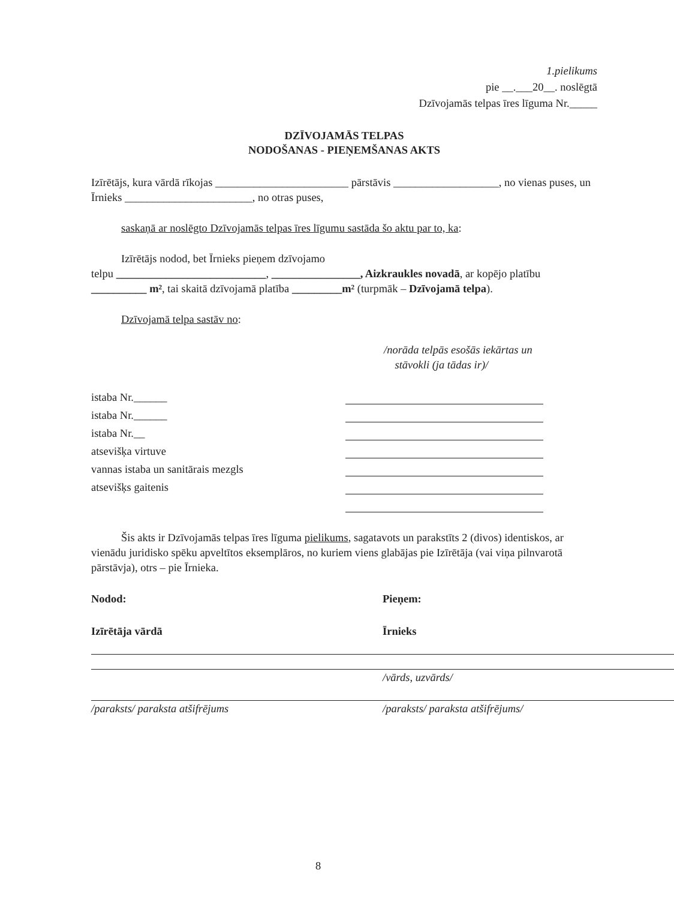1.pielikums
pie __.___20__. noslēgtā
Dzīvojamās telpas īres līguma Nr._____
DZĪVOJAMĀS TELPAS
NODOŠANAS - PIEŅEMŠANAS AKTS
Izīrētājs, kura vārdā rīkojas ________________________ pārstāvis ___________________, no vienas puses, un Īrnieks _______________________, no otras puses,
saskaņā ar noslēgto Dzīvojamās telpas īres līgumu sastāda šo aktu par to, ka:
Izīrētājs nodod, bet Īrnieks pieņem dzīvojamo
telpu ___________________________, ________________, Aizkraukles novadā, ar kopējo platību __________ m², tai skaitā dzīvojamā platība _________m² (turpmāk – Dzīvojamā telpa).
Dzīvojamā telpa sastāv no:
/norāda telpās esošās iekārtas un
stāvokli (ja tādas ir)/
istaba Nr.______
istaba Nr.______
istaba Nr.__
atsevišķa virtuve
vannas istaba un sanitārais mezgls
atsevišķs gaitenis
Šis akts ir Dzīvojamās telpas īres līguma pielikums, sagatavots un parakstīts 2 (divos) identiskos, ar vienādu juridisko spēku apveltītos eksemplāros, no kuriem viens glabājas pie Izīrētāja (vai viņa pilnvarotā pārstāvja), otrs – pie Īrnieka.
Nodod:
Izīrētāja vārdā
/paraksts/ paraksta atšifrējums
Pieņem:
Īrnieks
/vārds, uzvārds/
/paraksts/ paraksta atšifrējums/
8